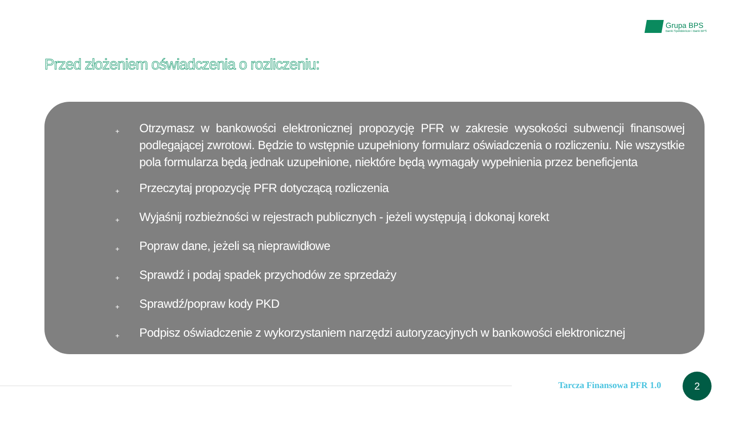Grupa BPS
Banki Spółdzielcze i Bank BPS
Przed złożeniem oświadczenia o rozliczeniu:
+ Otrzymasz w bankowości elektronicznej propozycję PFR w zakresie wysokości subwencji finansowej podlegającej zwrotowi. Będzie to wstępnie uzupełniony formularz oświadczenia o rozliczeniu. Nie wszystkie pola formularza będą jednak uzupełnione, niektóre będą wymagały wypełnienia przez beneficjenta
+ Przeczytaj propozycję PFR dotyczącą rozliczenia
+ Wyjaśnij rozbieżności w rejestrach publicznych - jeżeli występują i dokonaj korekt
+ Popraw dane, jeżeli są nieprawidłowe
+ Sprawdź i podaj spadek przychodów ze sprzedaży
+ Sprawdź/popraw kody PKD
+ Podpisz oświadczenie z wykorzystaniem narzędzi autoryzacyjnych w bankowości elektronicznej
Tarcza Finansowa PFR 1.0
2